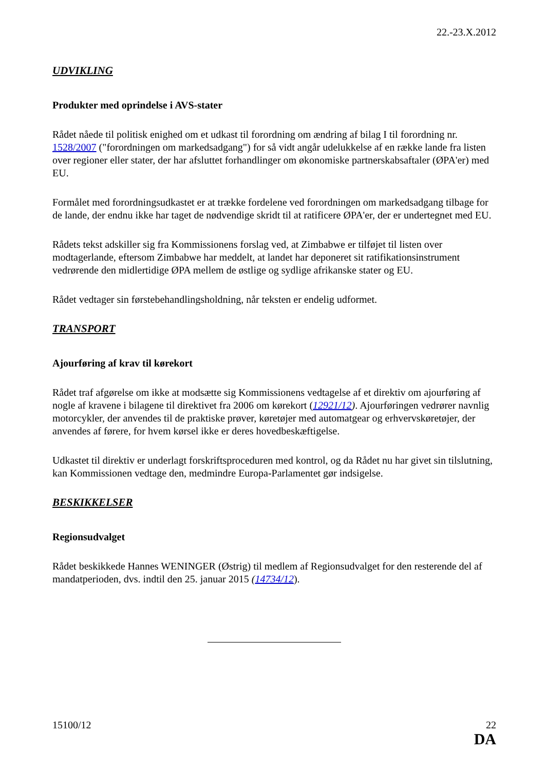22.-23.X.2012
UDVIKLING
Produkter med oprindelse i AVS-stater
Rådet nåede til politisk enighed om et udkast til forordning om ændring af bilag I til forordning nr. 1528/2007 ("forordningen om markedsadgang") for så vidt angår udelukkelse af en række lande fra listen over regioner eller stater, der har afsluttet forhandlinger om økonomiske partnerskabsaftaler (ØPA'er) med EU.
Formålet med forordningsudkastet er at trække fordelene ved forordningen om markedsadgang tilbage for de lande, der endnu ikke har taget de nødvendige skridt til at ratificere ØPA'er, der er undertegnet med EU.
Rådets tekst adskiller sig fra Kommissionens forslag ved, at Zimbabwe er tilføjet til listen over modtagerlande, eftersom Zimbabwe har meddelt, at landet har deponeret sit ratifikationsinstrument vedrørende den midlertidige ØPA mellem de østlige og sydlige afrikanske stater og EU.
Rådet vedtager sin førstebehandlingsholdning, når teksten er endelig udformet.
TRANSPORT
Ajourføring af krav til kørekort
Rådet traf afgørelse om ikke at modsætte sig Kommissionens vedtagelse af et direktiv om ajourføring af nogle af kravene i bilagene til direktivet fra 2006 om kørekort (12921/12). Ajourføringen vedrører navnlig motorcykler, der anvendes til de praktiske prøver, køretøjer med automatgear og erhvervskøretøjer, der anvendes af førere, for hvem kørsel ikke er deres hovedbeskæftigelse.
Udkastet til direktiv er underlagt forskriftsproceduren med kontrol, og da Rådet nu har givet sin tilslutning, kan Kommissionen vedtage den, medmindre Europa-Parlamentet gør indsigelse.
BESKIKKELSER
Regionsudvalget
Rådet beskikkede Hannes WENINGER (Østrig) til medlem af Regionsudvalget for den resterende del af mandatperioden, dvs. indtil den 25. januar 2015 (14734/12).
15100/12 22
DA